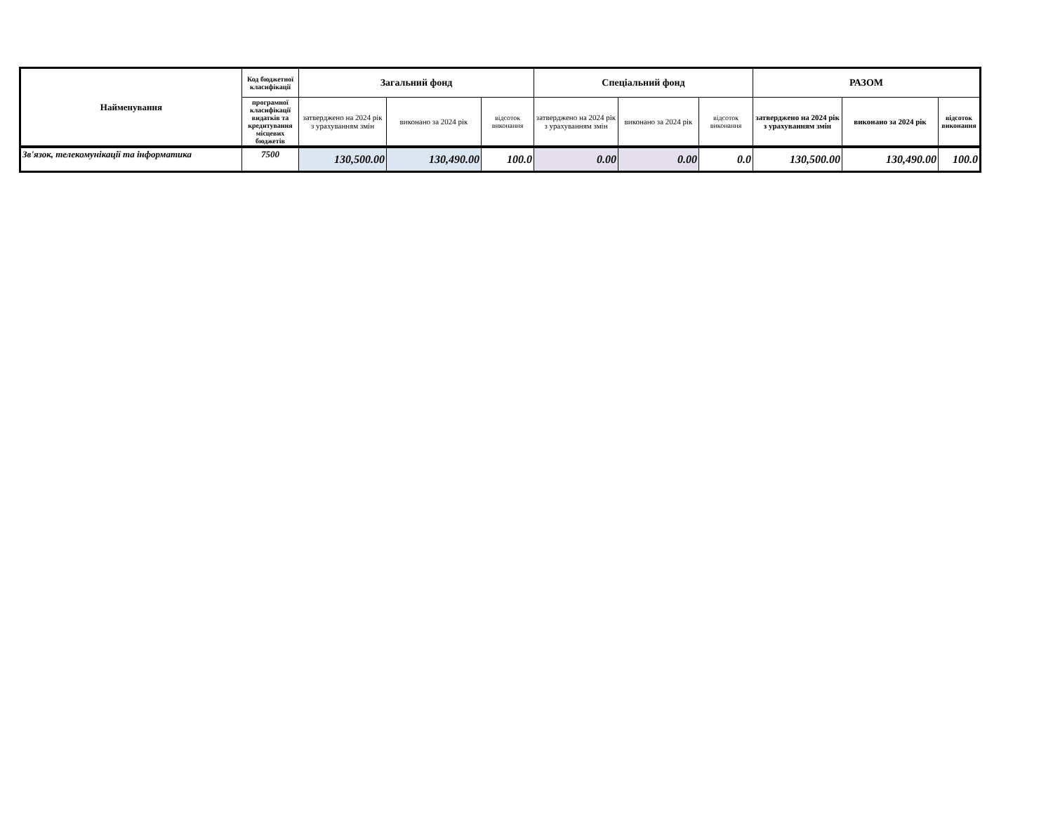| Найменування | Код бюджетної класифікації | Загальний фонд | | | Спеціальний фонд | | | РАЗОМ | | |
| --- | --- | --- | --- | --- | --- | --- | --- | --- | --- | --- |
| | програмної класифікації видатків та кредитування місцевих бюджетів | затверджено на 2024 рік з урахуванням змін | виконано за 2024 рік | відсоток виконання | затверджено на 2024 рік з урахуванням змін | виконано за 2024 рік | відсоток виконання | затверджено на 2024 рік з урахуванням змін | виконано за 2024 рік | відсоток виконання |
| Зв'язок, телекомунікації та інформатика | 7500 | 130,500.00 | 130,490.00 | 100.0 | 0.00 | 0.00 | 0.0 | 130,500.00 | 130,490.00 | 100.0 |